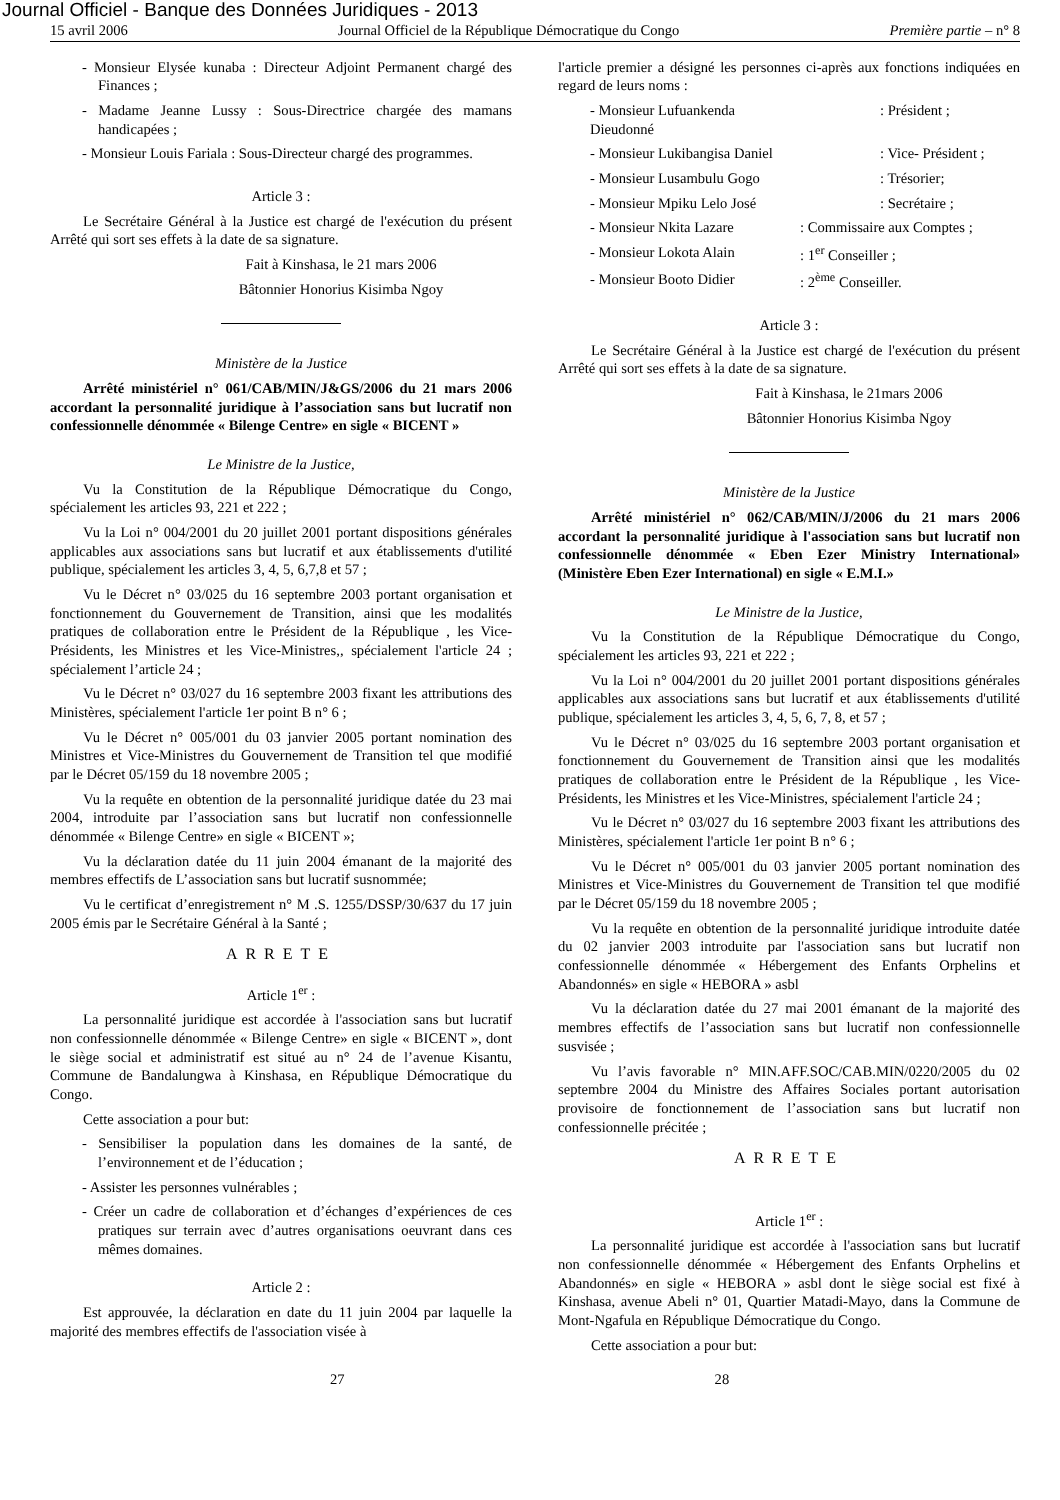Journal Officiel - Banque des Données Juridiques - 2013
15 avril 2006 Journal Officiel de la République Démocratique du Congo Première partie – n° 8
- Monsieur Elysée kunaba : Directeur Adjoint Permanent chargé des Finances ;
- Madame Jeanne Lussy : Sous-Directrice chargée des mamans handicapées ;
- Monsieur Louis Fariala : Sous-Directeur chargé des programmes.
Article 3 :
Le Secrétaire Général à la Justice est chargé de l'exécution du présent Arrêté qui sort ses effets à la date de sa signature.
Fait à Kinshasa, le 21 mars 2006
Bâtonnier Honorius Kisimba Ngoy
Ministère de la Justice
Arrêté ministériel n° 061/CAB/MIN/J&GS/2006 du 21 mars 2006 accordant la personnalité juridique à l’association sans but lucratif non confessionnelle dénommée « Bilenge Centre» en sigle « BICENT »
Le Ministre de la Justice,
Vu la Constitution de la République Démocratique du Congo, spécialement les articles 93, 221 et 222 ;
Vu la Loi n° 004/2001 du 20 juillet 2001 portant dispositions générales applicables aux associations sans but lucratif et aux établissements d'utilité publique, spécialement les articles 3, 4, 5, 6,7,8 et 57 ;
Vu le Décret n° 03/025 du 16 septembre 2003 portant organisation et fonctionnement du Gouvernement de Transition, ainsi que les modalités pratiques de collaboration entre le Président de la République , les Vice-Présidents, les Ministres et les Vice-Ministres,, spécialement l'article 24 ; spécialement l’article 24 ;
Vu le Décret n° 03/027 du 16 septembre 2003 fixant les attributions des Ministères, spécialement l'article 1er point B n° 6 ;
Vu le Décret n° 005/001 du 03 janvier 2005 portant nomination des Ministres et Vice-Ministres du Gouvernement de Transition tel que modifié par le Décret 05/159 du 18 novembre 2005 ;
Vu la requête en obtention de la personnalité juridique datée du 23 mai 2004, introduite par l’association sans but lucratif non confessionnelle dénommée « Bilenge Centre» en sigle « BICENT »;
Vu la déclaration datée du 11 juin 2004 émanant de la majorité des membres effectifs de L’association sans but lucratif susnommée;
Vu le certificat d’enregistrement n° M .S. 1255/DSSP/30/637 du 17 juin 2005 émis par le Secrétaire Général à la Santé ;
ARRETE
Article 1<sup>er</sup> :
La personnalité juridique est accordée à l'association sans but lucratif non confessionnelle dénommée « Bilenge Centre» en sigle « BICENT », dont le siège social et administratif est situé au n° 24 de l’avenue Kisantu, Commune de Bandalungwa à Kinshasa, en République Démocratique du Congo.
Cette association a pour but:
- Sensibiliser la population dans les domaines de la santé, de l’environnement et de l’éducation ;
- Assister les personnes vulnérables ;
- Créer un cadre de collaboration et d’échanges d’expériences de ces pratiques sur terrain avec d’autres organisations oeuvrant dans ces mêmes domaines.
Article 2 :
Est approuvée, la déclaration en date du 11 juin 2004 par laquelle la majorité des membres effectifs de l'association visée à
l'article premier a désigné les personnes ci-après aux fonctions indiquées en regard de leurs noms :
- Monsieur Lufuankenda Dieudonné: Président ;
- Monsieur Lukibangisa Daniel: Vice- Président ;
- Monsieur Lusambulu Gogo: Trésorier;
- Monsieur Mpiku Lelo José: Secrétaire ;
- Monsieur Nkita Lazare: Commissaire aux Comptes ;
- Monsieur Lokota Alain: 1<sup>er</sup> Conseiller ;
- Monsieur Booto Didier: 2<sup>ème</sup> Conseiller.
Article 3 :
Le Secrétaire Général à la Justice est chargé de l'exécution du présent Arrêté qui sort ses effets à la date de sa signature.
Fait à Kinshasa, le 21mars 2006
Bâtonnier Honorius Kisimba Ngoy
Ministère de la Justice
Arrêté ministériel n° 062/CAB/MIN/J/2006 du 21 mars 2006 accordant la personnalité juridique à l'association sans but lucratif non confessionnelle dénommée « Eben Ezer Ministry International» (Ministère Eben Ezer International) en sigle « E.M.I.»
Le Ministre de la Justice,
Vu la Constitution de la République Démocratique du Congo, spécialement les articles 93, 221 et 222 ;
Vu la Loi n° 004/2001 du 20 juillet 2001 portant dispositions générales applicables aux associations sans but lucratif et aux établissements d'utilité publique, spécialement les articles 3, 4, 5, 6, 7, 8, et 57 ;
Vu le Décret n° 03/025 du 16 septembre 2003 portant organisation et fonctionnement du Gouvernement de Transition ainsi que les modalités pratiques de collaboration entre le Président de la République , les Vice-Présidents, les Ministres et les Vice-Ministres, spécialement l'article 24 ;
Vu le Décret n° 03/027 du 16 septembre 2003 fixant les attributions des Ministères, spécialement l'article 1er point B n° 6 ;
Vu le Décret n° 005/001 du 03 janvier 2005 portant nomination des Ministres et Vice-Ministres du Gouvernement de Transition tel que modifié par le Décret 05/159 du 18 novembre 2005 ;
Vu la requête en obtention de la personnalité juridique introduite datée du 02 janvier 2003 introduite par l'association sans but lucratif non confessionnelle dénommée « Hébergement des Enfants Orphelins et Abandonnés» en sigle « HEBORA » asbl
Vu la déclaration datée du 27 mai 2001 émanant de la majorité des membres effectifs de l’association sans but lucratif non confessionnelle susvisée ;
Vu l’avis favorable n° MIN.AFF.SOC/CAB.MIN/0220/2005 du 02 septembre 2004 du Ministre des Affaires Sociales portant autorisation provisoire de fonctionnement de l’association sans but lucratif non confessionnelle précitée ;
ARRETE
Article 1<sup>er</sup> :
La personnalité juridique est accordée à l'association sans but lucratif non confessionnelle dénommée « Hébergement des Enfants Orphelins et Abandonnés» en sigle « HEBORA » asbl dont le siège social est fixé à Kinshasa, avenue Abeli n° 01, Quartier Matadi-Mayo, dans la Commune de Mont-Ngafula en République Démocratique du Congo.
Cette association a pour but:
27 28